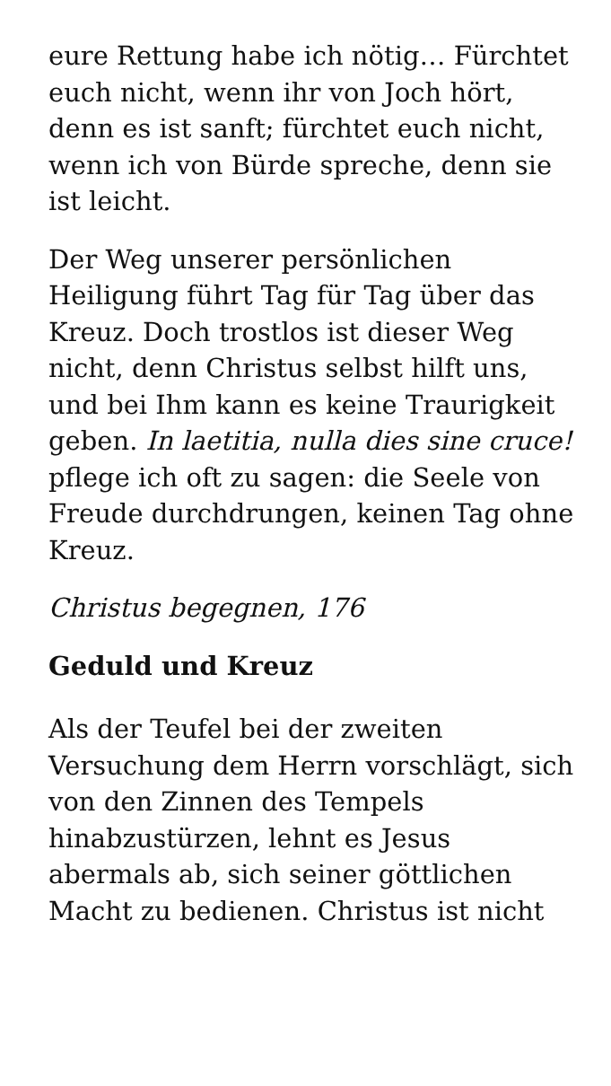eure Rettung habe ich nötig… Fürchtet euch nicht, wenn ihr von Joch hört, denn es ist sanft; fürchtet euch nicht, wenn ich von Bürde spreche, denn sie ist leicht.
Der Weg unserer persönlichen Heiligung führt Tag für Tag über das Kreuz. Doch trostlos ist dieser Weg nicht, denn Christus selbst hilft uns, und bei Ihm kann es keine Traurigkeit geben. In laetitia, nulla dies sine cruce! pflege ich oft zu sagen: die Seele von Freude durchdrungen, keinen Tag ohne Kreuz.
Christus begegnen, 176
Geduld und Kreuz
Als der Teufel bei der zweiten Versuchung dem Herrn vorschlägt, sich von den Zinnen des Tempels hinabzustürzen, lehnt es Jesus abermals ab, sich seiner göttlichen Macht zu bedienen. Christus ist nicht